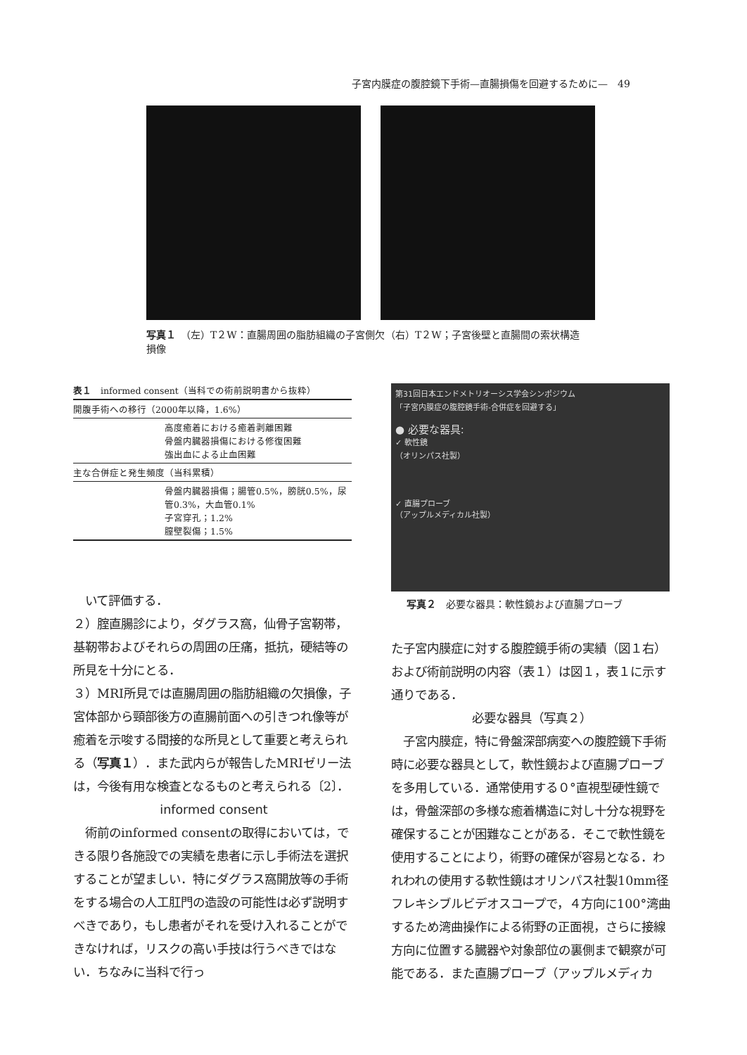子宮内膜症の腹腔鏡下手術—直腸損傷を回避するために—　49
写真１　（左）T２W：直腸周囲の脂肪組織の子宮側欠損像
（右）T２W；子宮後壁と直腸間の索状構造
| 表１ informed consent（当科での術前説明書から抜粋） | |
| --- | --- |
| 開腹手術への移行（2000年以降，1.6%） | |
| | 高度癒着における癒着剥離困難 骨盤内臓器損傷における修復困難 強出血による止血困難 |
| 主な合併症と発生頻度（当科累積） | |
| | 骨盤内臓器損傷；腸管0.5%，膀胱0.5%，尿管0.3%，大血管0.1% 子宮穿孔；1.2% 膣壁裂傷；1.5% |
第31回日本エンドメトリオーシス学会シンポジウム
「子宮内膜症の腹腔鏡手術-合併症を回避する」
● 必要な器具:
✓ 軟性鏡
（オリンパス社製）
✓ 直腸プローブ
（アップルメディカル社製）
写真２　必要な器具：軟性鏡および直腸プローブ
　いて評価する．
２）腟直腸診により，ダグラス窩，仙骨子宮靭帯，基靭帯およびそれらの周囲の圧痛，抵抗，硬結等の所見を十分にとる．
３）MRI所見では直腸周囲の脂肪組織の欠損像，子宮体部から頸部後方の直腸前面への引きつれ像等が癒着を示唆する間接的な所見として重要と考えられる（写真１）．また武内らが報告したMRIゼリー法は，今後有用な検査となるものと考えられる〔2〕．
informed consent
　術前のinformed consentの取得においては，できる限り各施設での実績を患者に示し手術法を選択することが望ましい．特にダグラス窩開放等の手術をする場合の人工肛門の造設の可能性は必ず説明すべきであり，もし患者がそれを受け入れることができなければ，リスクの高い手技は行うべきではない．ちなみに当科で行っ
た子宮内膜症に対する腹腔鏡手術の実績（図１右）および術前説明の内容（表１）は図１，表１に示す通りである．
必要な器具（写真２）
　子宮内膜症，特に骨盤深部病変への腹腔鏡下手術時に必要な器具として，軟性鏡および直腸プローブを多用している．通常使用する０°直視型硬性鏡では，骨盤深部の多様な癒着構造に対し十分な視野を確保することが困難なことがある．そこで軟性鏡を使用することにより，術野の確保が容易となる．われわれの使用する軟性鏡はオリンパス社製10mm径フレキシブルビデオスコープで，４方向に100°湾曲するため湾曲操作による術野の正面視，さらに接線方向に位置する臓器や対象部位の裏側まで観察が可能である．また直腸プローブ（アップルメディカ